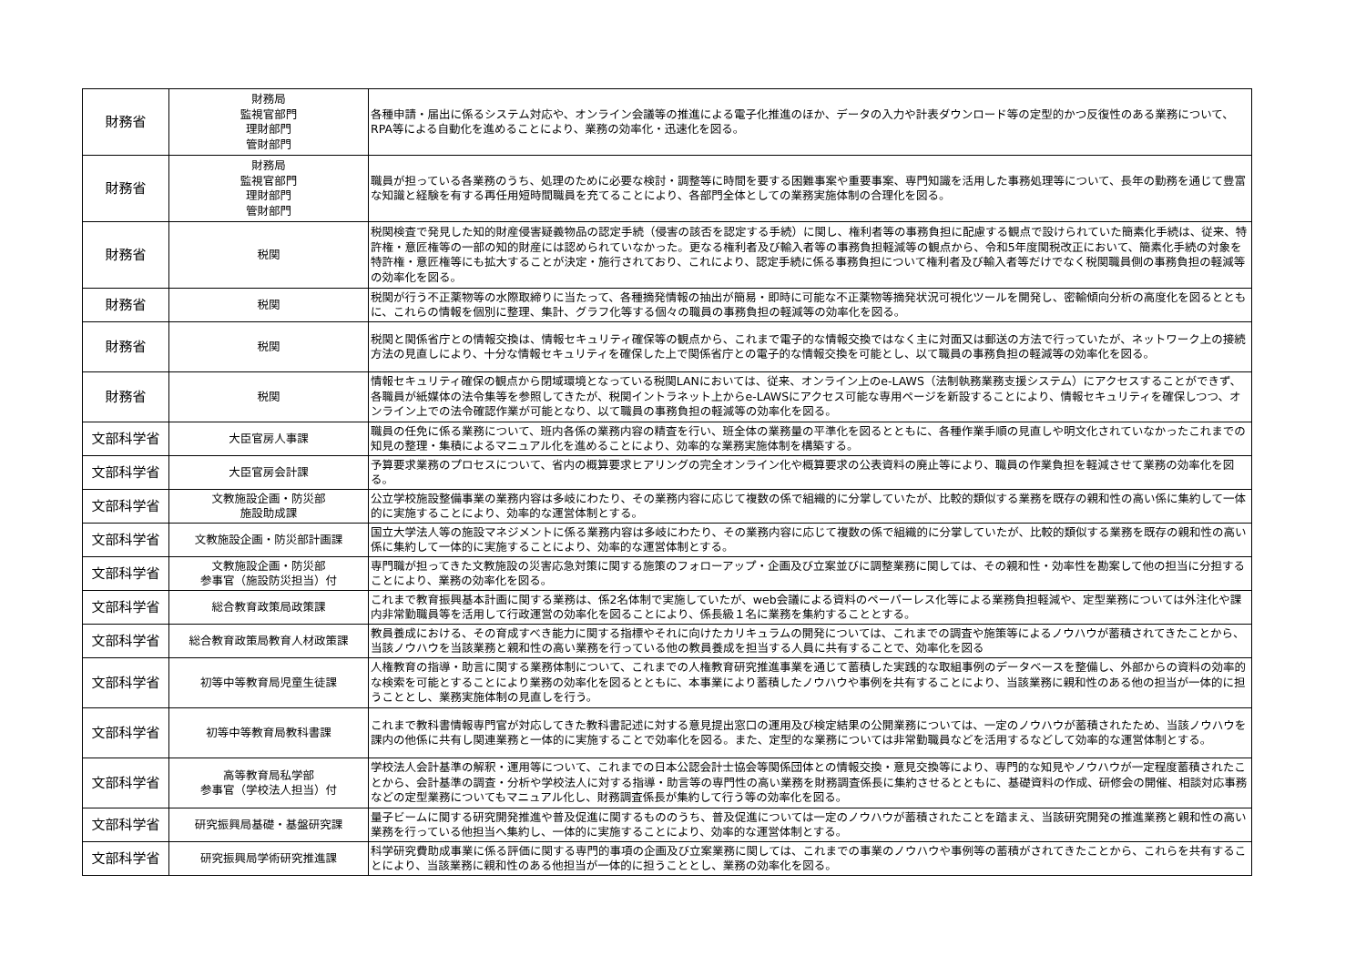| 財務省 | 財務局 監視官部門 理財部門 管財部門 | 各種申請・届出に係るシステム対応や、オンライン会議等の推進による電子化推進のほか、データの入力や計表ダウンロード等の定型的かつ反復性のある業務について、RPA等による自動化を進めることにより、業務の効率化・迅速化を図る。 |
| 財務省 | 財務局 監視官部門 理財部門 管財部門 | 職員が担っている各業務のうち、処理のために必要な検討・調整等に時間を要する困難事案や重要事案、専門知識を活用した事務処理等について、長年の勤務を通じて豊富な知識と経験を有する再任用短時間職員を充てることにより、各部門全体としての業務実施体制の合理化を図る。 |
| 財務省 | 税関 | 税関検査で発見した知的財産侵害疑義物品の認定手続（侵害の該否を認定する手続）に関し、権利者等の事務負担に配慮する観点で設けられていた簡素化手続は、従来、特許権・意匠権等の一部の知的財産には認められていなかった。更なる権利者及び輸入者等の事務負担軽減等の観点から、令和5年度関税改正において、簡素化手続の対象を特許権・意匠権等にも拡大することが決定・施行されており、これにより、認定手続に係る事務負担について権利者及び輸入者等だけでなく税関職員側の事務負担の軽減等の効率化を図る。 |
| 財務省 | 税関 | 税関が行う不正薬物等の水際取締りに当たって、各種摘発情報の抽出が簡易・即時に可能な不正薬物等摘発状況可視化ツールを開発し、密輸傾向分析の高度化を図るとともに、これらの情報を個別に整理、集計、グラフ化等する個々の職員の事務負担の軽減等の効率化を図る。 |
| 財務省 | 税関 | 税関と関係省庁との情報交換は、情報セキュリティ確保等の観点から、これまで電子的な情報交換ではなく主に対面又は郵送の方法で行っていたが、ネットワーク上の接続方法の見直しにより、十分な情報セキュリティを確保した上で関係省庁との電子的な情報交換を可能とし、以て職員の事務負担の軽減等の効率化を図る。 |
| 財務省 | 税関 | 情報セキュリティ確保の観点から閉域環境となっている税関LANにおいては、従来、オンライン上のe-LAWS（法制執務業務支援システム）にアクセスすることができず、各職員が紙媒体の法令集等を参照してきたが、税関イントラネット上からe-LAWSにアクセス可能な専用ページを新設することにより、情報セキュリティを確保しつつ、オンライン上での法令確認作業が可能となり、以て職員の事務負担の軽減等の効率化を図る。 |
| 文部科学省 | 大臣官房人事課 | 職員の任免に係る業務について、班内各係の業務内容の精査を行い、班全体の業務量の平準化を図るとともに、各種作業手順の見直しや明文化されていなかったこれまでの知見の整理・集積によるマニュアル化を進めることにより、効率的な業務実施体制を構築する。 |
| 文部科学省 | 大臣官房会計課 | 予算要求業務のプロセスについて、省内の概算要求ヒアリングの完全オンライン化や概算要求の公表資料の廃止等により、職員の作業負担を軽減させて業務の効率化を図る。 |
| 文部科学省 | 文教施設企画・防災部 施設助成課 | 公立学校施設整備事業の業務内容は多岐にわたり、その業務内容に応じて複数の係で組織的に分掌していたが、比較的類似する業務を既存の親和性の高い係に集約して一体的に実施することにより、効率的な運営体制とする。 |
| 文部科学省 | 文教施設企画・防災部計画課 | 国立大学法人等の施設マネジメントに係る業務内容は多岐にわたり、その業務内容に応じて複数の係で組織的に分掌していたが、比較的類似する業務を既存の親和性の高い係に集約して一体的に実施することにより、効率的な運営体制とする。 |
| 文部科学省 | 文教施設企画・防災部 参事官（施設防災担当）付 | 専門職が担ってきた文教施設の災害応急対策に関する施策のフォローアップ・企画及び立案並びに調整業務に関しては、その親和性・効率性を勘案して他の担当に分担することにより、業務の効率化を図る。 |
| 文部科学省 | 総合教育政策局政策課 | これまで教育振興基本計画に関する業務は、係2名体制で実施していたが、web会議による資料のペーパーレス化等による業務負担軽減や、定型業務については外注化や課内非常勤職員等を活用して行政運営の効率化を図ることにより、係長級１名に業務を集約することとする。 |
| 文部科学省 | 総合教育政策局教育人材政策課 | 教員養成における、その育成すべき能力に関する指標やそれに向けたカリキュラムの開発については、これまでの調査や施策等によるノウハウが蓄積されてきたことから、当該ノウハウを当該業務と親和性の高い業務を行っている他の教員養成を担当する人員に共有することで、効率化を図る |
| 文部科学省 | 初等中等教育局児童生徒課 | 人権教育の指導・助言に関する業務体制について、これまでの人権教育研究推進事業を通じて蓄積した実践的な取組事例のデータベースを整備し、外部からの資料の効率的な検索を可能とすることにより業務の効率化を図るとともに、本事業により蓄積したノウハウや事例を共有することにより、当該業務に親和性のある他の担当が一体的に担うこととし、業務実施体制の見直しを行う。 |
| 文部科学省 | 初等中等教育局教科書課 | これまで教科書情報専門官が対応してきた教科書記述に対する意見提出窓口の運用及び検定結果の公開業務については、一定のノウハウが蓄積されたため、当該ノウハウを課内の他係に共有し関連業務と一体的に実施することで効率化を図る。また、定型的な業務については非常勤職員などを活用するなどして効率的な運営体制とする。 |
| 文部科学省 | 高等教育局私学部 参事官（学校法人担当）付 | 学校法人会計基準の解釈・運用等について、これまでの日本公認会計士協会等関係団体との情報交換・意見交換等により、専門的な知見やノウハウが一定程度蓄積されたことから、会計基準の調査・分析や学校法人に対する指導・助言等の専門性の高い業務を財務調査係長に集約させるとともに、基礎資料の作成、研修会の開催、相談対応事務などの定型業務についてもマニュアル化し、財務調査係長が集約して行う等の効率化を図る。 |
| 文部科学省 | 研究振興局基礎・基盤研究課 | 量子ビームに関する研究開発推進や普及促進に関するもののうち、普及促進については一定のノウハウが蓄積されたことを踏まえ、当該研究開発の推進業務と親和性の高い業務を行っている他担当へ集約し、一体的に実施することにより、効率的な運営体制とする。 |
| 文部科学省 | 研究振興局学術研究推進課 | 科学研究費助成事業に係る評価に関する専門的事項の企画及び立案業務に関しては、これまでの事業のノウハウや事例等の蓄積がされてきたことから、これらを共有することにより、当該業務に親和性のある他担当が一体的に担うこととし、業務の効率化を図る。 |